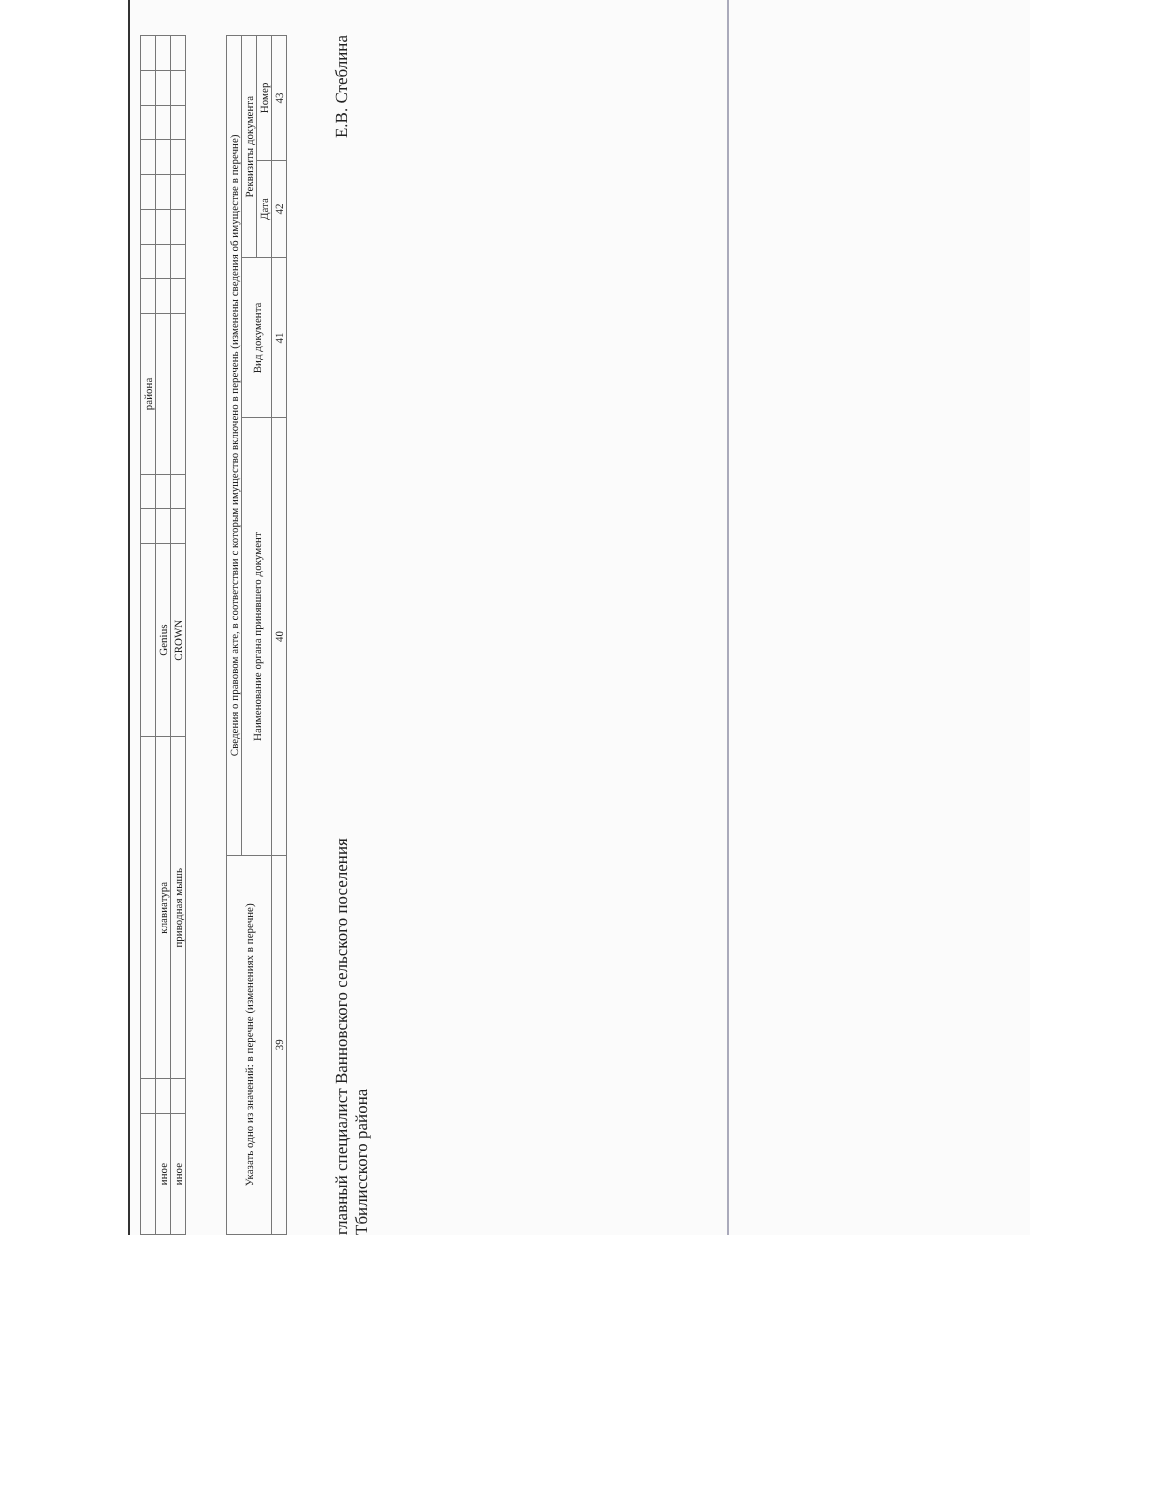| | | | | | | района | | | | | | | | |
| иное | | клавиатура | Genius | | | | | | | | | | | |
| иное | | приводная мышь | CROWN | | | | | | | | | | | |
| Указать одно из значений: в перечне (изменениях в перечне) | Сведения о правовом акте, в соответствии с которым имущество включено в перечень (изменены сведения об имуществе в перечне) | | | |
| --- | --- | --- | --- | --- |
| | Наименование органа принявшего документ | Вид документа | Реквизиты документа | |
| | | | Дата | Номер |
| 39 | 40 | 41 | 42 | 43 |
главный специалист Ванновского сельского поселения
Тбилисского района
Е.В. Стеблина